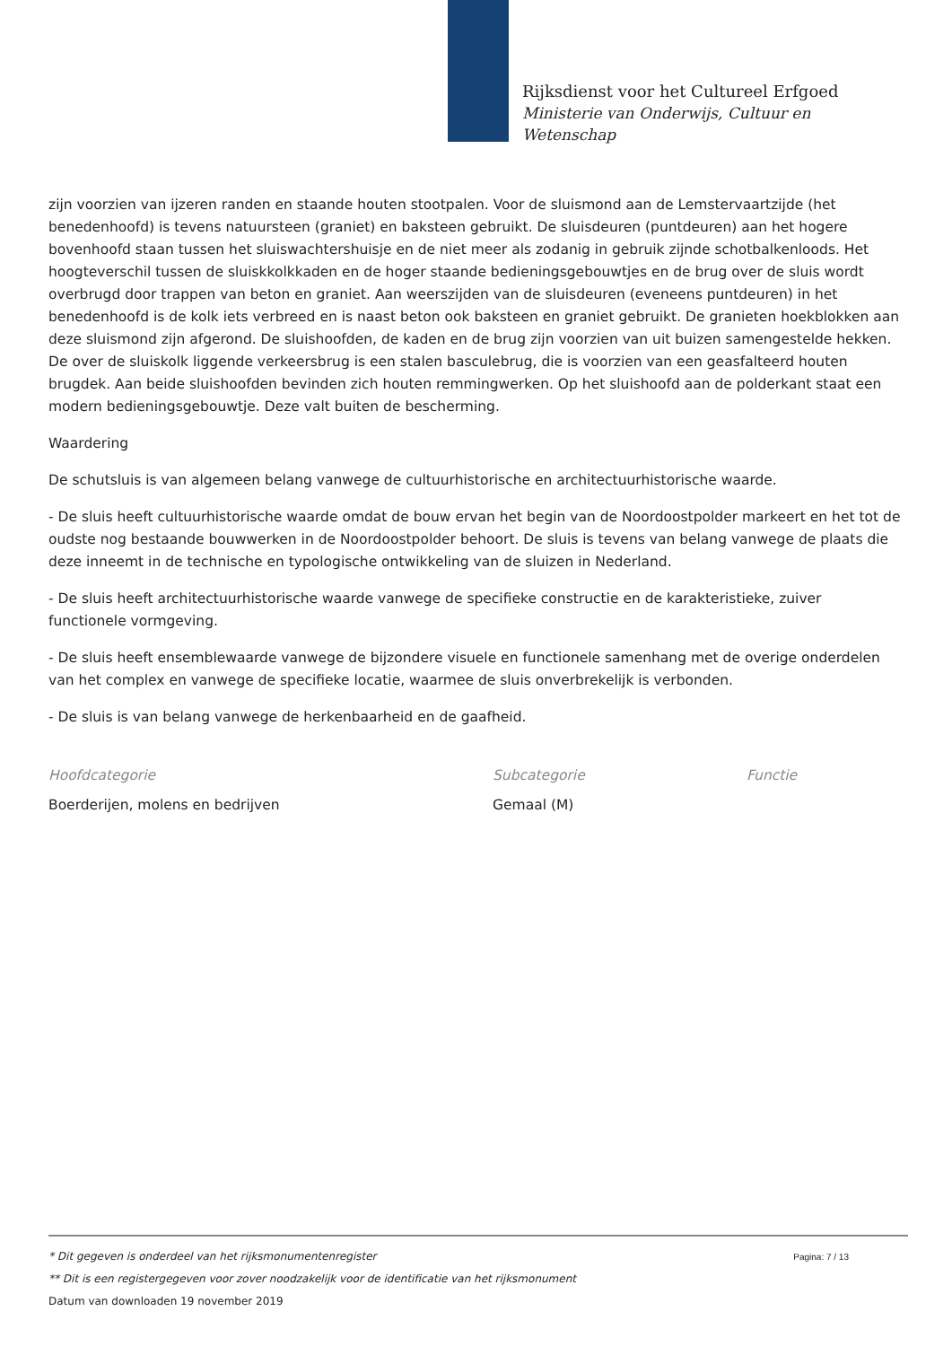Rijksdienst voor het Cultureel Erfgoed
Ministerie van Onderwijs, Cultuur en
Wetenschap
zijn voorzien van ijzeren randen en staande houten stootpalen. Voor de sluismond aan de Lemstervaartzijde (het benedenhoofd) is tevens natuursteen (graniet) en baksteen gebruikt. De sluisdeuren (puntdeuren) aan het hogere bovenhoofd staan tussen het sluiswachtershuisje en de niet meer als zodanig in gebruik zijnde schotbalkenloods. Het hoogteverschil tussen de sluiskkolkkaden en de hoger staande bedieningsgebouwtjes en de brug over de sluis wordt overbrugd door trappen van beton en graniet. Aan weerszijden van de sluisdeuren (eveneens puntdeuren) in het benedenhoofd is de kolk iets verbreed en is naast beton ook baksteen en graniet gebruikt. De granieten hoekblokken aan deze sluismond zijn afgerond. De sluishoofden, de kaden en de brug zijn voorzien van uit buizen samengestelde hekken. De over de sluiskolk liggende verkeersbrug is een stalen basculebrug, die is voorzien van een geasfalteerd houten brugdek. Aan beide sluishoofden bevinden zich houten remmingwerken. Op het sluishoofd aan de polderkant staat een modern bedieningsgebouwtje. Deze valt buiten de bescherming.
Waardering
De schutsluis is van algemeen belang vanwege de cultuurhistorische en architectuurhistorische waarde.
- De sluis heeft cultuurhistorische waarde omdat de bouw ervan het begin van de Noordoostpolder markeert en het tot de oudste nog bestaande bouwwerken in de Noordoostpolder behoort. De sluis is tevens van belang vanwege de plaats die deze inneemt in de technische en typologische ontwikkeling van de sluizen in Nederland.
- De sluis heeft architectuurhistorische waarde vanwege de specifieke constructie en de karakteristieke, zuiver functionele vormgeving.
- De sluis heeft ensemblewaarde vanwege de bijzondere visuele en functionele samenhang met de overige onderdelen van het complex en vanwege de specifieke locatie, waarmee de sluis onverbrekelijk is verbonden.
- De sluis is van belang vanwege de herkenbaarheid en de gaafheid.
Hoofdcategorie
Boerderijen, molens en bedrijven
Subcategorie
Gemaal (M)
Functie
Pagina: 7 / 13
* Dit gegeven is onderdeel van het rijksmonumentenregister
** Dit is een registergegeven voor zover noodzakelijk voor de identificatie van het rijksmonument
Datum van downloaden 19 november 2019